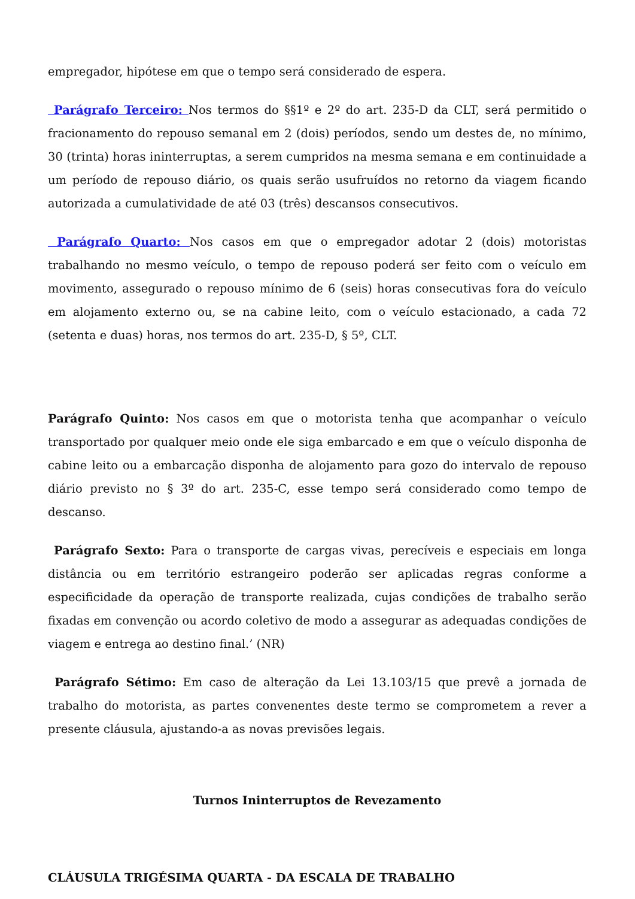empregador, hipótese em que o tempo será considerado de espera.
Parágrafo Terceiro: Nos termos do §§1º e 2º do art. 235-D da CLT, será permitido o fracionamento do repouso semanal em 2 (dois) períodos, sendo um destes de, no mínimo, 30 (trinta) horas ininterruptas, a serem cumpridos na mesma semana e em continuidade a um período de repouso diário, os quais serão usufruídos no retorno da viagem ficando autorizada a cumulatividade de até 03 (três) descansos consecutivos.
Parágrafo Quarto: Nos casos em que o empregador adotar 2 (dois) motoristas trabalhando no mesmo veículo, o tempo de repouso poderá ser feito com o veículo em movimento, assegurado o repouso mínimo de 6 (seis) horas consecutivas fora do veículo em alojamento externo ou, se na cabine leito, com o veículo estacionado, a cada 72 (setenta e duas) horas, nos termos do art. 235-D, § 5º, CLT.
Parágrafo Quinto: Nos casos em que o motorista tenha que acompanhar o veículo transportado por qualquer meio onde ele siga embarcado e em que o veículo disponha de cabine leito ou a embarcação disponha de alojamento para gozo do intervalo de repouso diário previsto no § 3º do art. 235-C, esse tempo será considerado como tempo de descanso.
Parágrafo Sexto: Para o transporte de cargas vivas, perecíveis e especiais em longa distância ou em território estrangeiro poderão ser aplicadas regras conforme a especificidade da operação de transporte realizada, cujas condições de trabalho serão fixadas em convenção ou acordo coletivo de modo a assegurar as adequadas condições de viagem e entrega ao destino final.’ (NR)
Parágrafo Sétimo: Em caso de alteração da Lei 13.103/15 que prevê a jornada de trabalho do motorista, as partes convenentes deste termo se comprometem a rever a presente cláusula, ajustando-a as novas previsões legais.
Turnos Ininterruptos de Revezamento
CLÁUSULA TRIGÉSIMA QUARTA - DA ESCALA DE TRABALHO